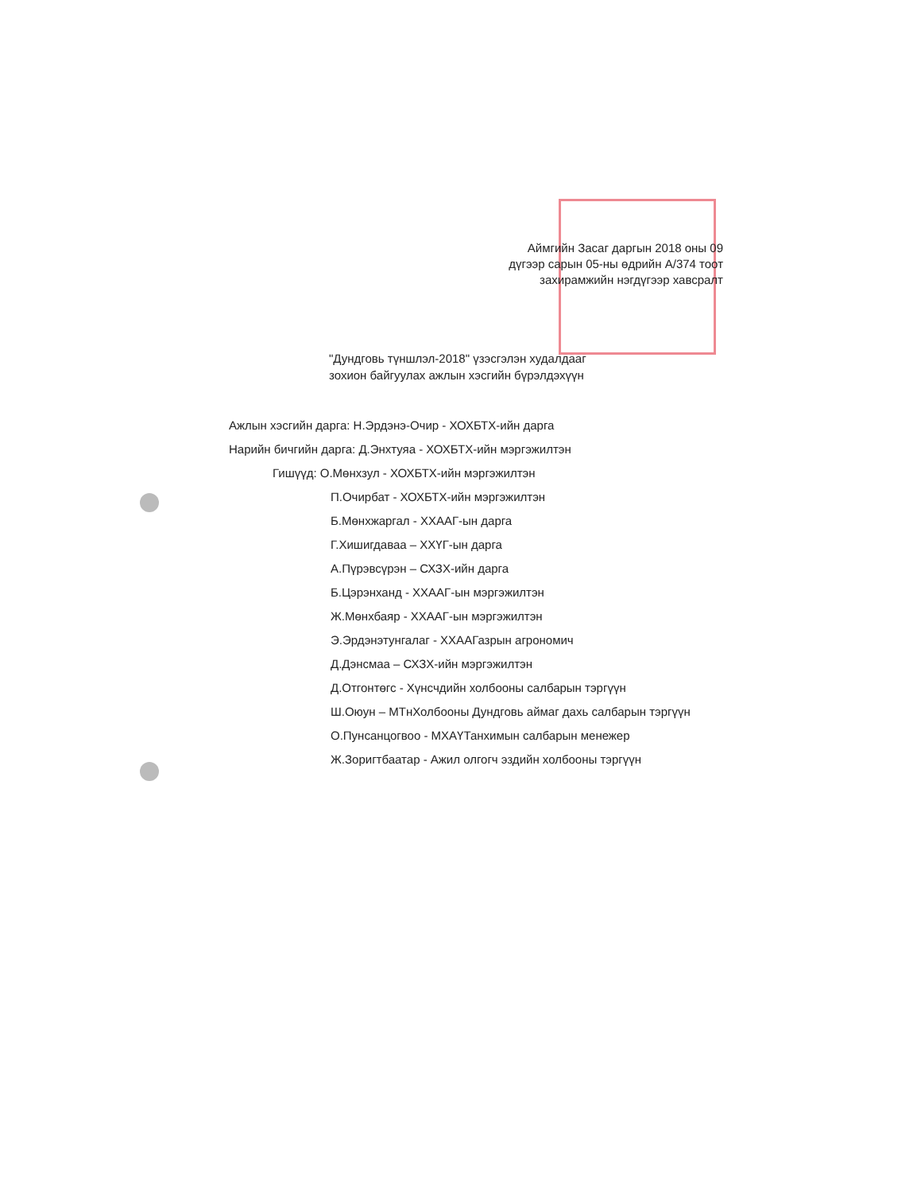Аймгийн Засаг даргын 2018 оны 09
дүгээр сарын 05-ны өдрийн А/374 тоот
захирамжийн нэгдүгээр хавсралт
"Дундговь түншлэл-2018" үзэсгэлэн худалдааг
зохион байгуулах ажлын хэсгийн бүрэлдэхүүн
Ажлын хэсгийн дарга: Н.Эрдэнэ-Очир - ХОХБТХ-ийн дарга
Нарийн бичгийн дарга: Д.Энхтуяа - ХОХБТХ-ийн мэргэжилтэн
Гишүүд: О.Мөнхзул - ХОХБТХ-ийн мэргэжилтэн
П.Очирбат - ХОХБТХ-ийн мэргэжилтэн
Б.Мөнхжаргал - ХХААГ-ын дарга
Г.Хишигдаваа – ХХҮГ-ын дарга
А.Пүрэвсүрэн – СХЗХ-ийн дарга
Б.Цэрэнханд - ХХААГ-ын мэргэжилтэн
Ж.Мөнхбаяр - ХХААГ-ын мэргэжилтэн
Э.Эрдэнэтунгалаг - ХХААГазрын агрономич
Д.Дэнсмаа – СХЗХ-ийн мэргэжилтэн
Д.Отгонтөгс - Хүнсчдийн холбооны салбарын тэргүүн
Ш.Оюун – МТнХолбооны Дундговь аймаг дахь салбарын тэргүүн
О.Пунсанцогвоо - МХАҮТанхимын салбарын менежер
Ж.Зоригтбаатар - Ажил олгогч эздийн холбооны тэргүүн